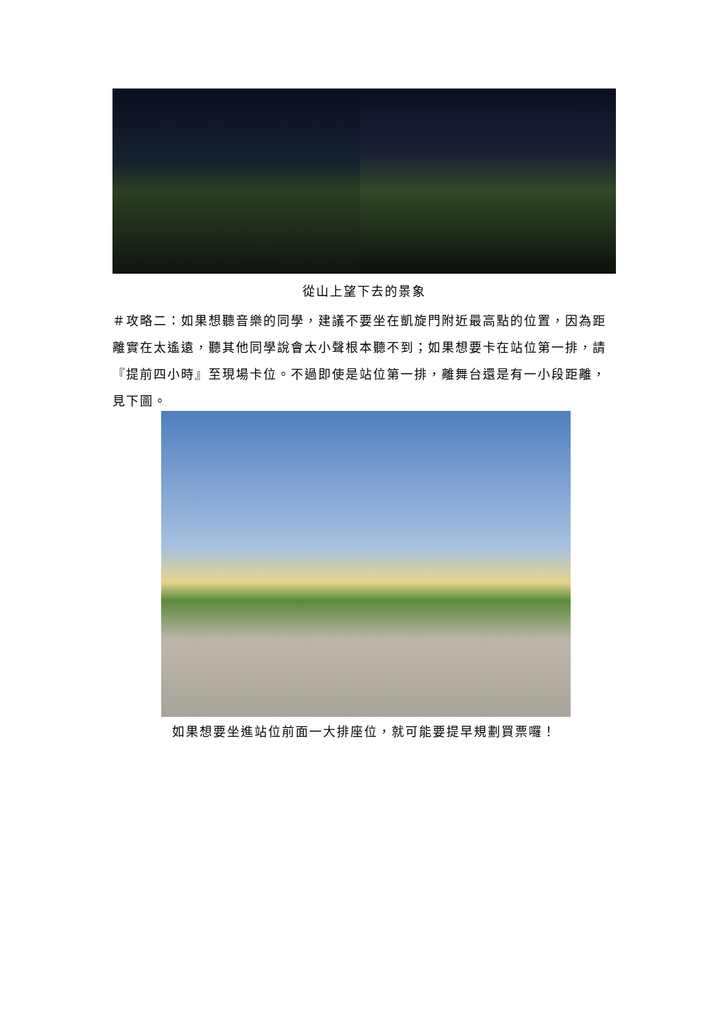從山上望下去的景象
＃攻略二：如果想聽音樂的同學，建議不要坐在凱旋門附近最高點的位置，因為距離實在太遙遠，聽其他同學說會太小聲根本聽不到；如果想要卡在站位第一排，請『提前四小時』至現場卡位。不過即使是站位第一排，離舞台還是有一小段距離，見下圖。
如果想要坐進站位前面一大排座位，就可能要提早規劃買票囉！